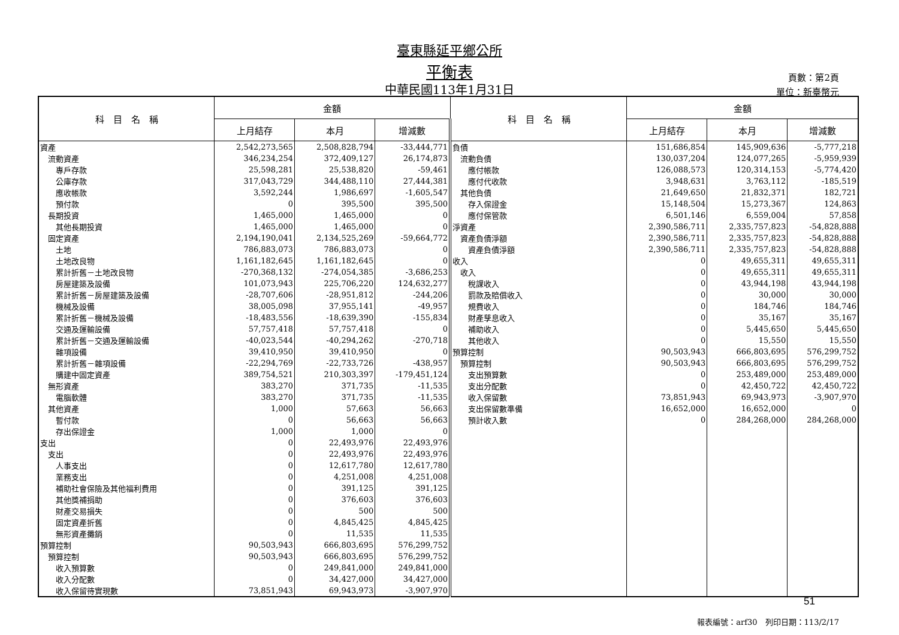臺東縣延平鄉公所
平衡表
中華民國113年1月31日
頁數：第2頁
單位：新臺幣元
| 科 目 名 稱 | 金額 | | | 科 目 名 稱 | 金額 | | |
| --- | --- | --- | --- | --- | --- | --- | --- |
| | 上月結存 | 本月 | 增減數 | | 上月結存 | 本月 | 增減數 |
| 資產 | 2,542,273,565 | 2,508,828,794 | -33,444,771 | 負債 | 151,686,854 | 145,909,636 | -5,777,218 |
| 流動資產 | 346,234,254 | 372,409,127 | 26,174,873 | 流動負債 | 130,037,204 | 124,077,265 | -5,959,939 |
| 專戶存款 | 25,598,281 | 25,538,820 | -59,461 | 應付帳款 | 126,088,573 | 120,314,153 | -5,774,420 |
| 公庫存款 | 317,043,729 | 344,488,110 | 27,444,381 | 應付代收款 | 3,948,631 | 3,763,112 | -185,519 |
| 應收帳款 | 3,592,244 | 1,986,697 | -1,605,547 | 其他負債 | 21,649,650 | 21,832,371 | 182,721 |
| 預付款 | 0 | 395,500 | 395,500 | 存入保證金 | 15,148,504 | 15,273,367 | 124,863 |
| 長期投資 | 1,465,000 | 1,465,000 | 0 | 應付保管款 | 6,501,146 | 6,559,004 | 57,858 |
| 其他長期投資 | 1,465,000 | 1,465,000 | 0 | 淨資產 | 2,390,586,711 | 2,335,757,823 | -54,828,888 |
| 固定資產 | 2,194,190,041 | 2,134,525,269 | -59,664,772 | 資產負債淨額 | 2,390,586,711 | 2,335,757,823 | -54,828,888 |
| 土地 | 786,883,073 | 786,883,073 | 0 | 資產負債淨額 | 2,390,586,711 | 2,335,757,823 | -54,828,888 |
| 土地改良物 | 1,161,182,645 | 1,161,182,645 | 0 | 收入 | 0 | 49,655,311 | 49,655,311 |
| 累計折舊－土地改良物 | -270,368,132 | -274,054,385 | -3,686,253 | 收入 | 0 | 49,655,311 | 49,655,311 |
| 房屋建築及設備 | 101,073,943 | 225,706,220 | 124,632,277 | 稅課收入 | 0 | 43,944,198 | 43,944,198 |
| 累計折舊－房屋建築及設備 | -28,707,606 | -28,951,812 | -244,206 | 罰款及賠償收入 | 0 | 30,000 | 30,000 |
| 機械及設備 | 38,005,098 | 37,955,141 | -49,957 | 規費收入 | 0 | 184,746 | 184,746 |
| 累計折舊－機械及設備 | -18,483,556 | -18,639,390 | -155,834 | 財產孳息收入 | 0 | 35,167 | 35,167 |
| 交通及運輸設備 | 57,757,418 | 57,757,418 | 0 | 補助收入 | 0 | 5,445,650 | 5,445,650 |
| 累計折舊－交通及運輸設備 | -40,023,544 | -40,294,262 | -270,718 | 其他收入 | 0 | 15,550 | 15,550 |
| 雜項設備 | 39,410,950 | 39,410,950 | 0 | 預算控制 | 90,503,943 | 666,803,695 | 576,299,752 |
| 累計折舊－雜項設備 | -22,294,769 | -22,733,726 | -438,957 | 預算控制 | 90,503,943 | 666,803,695 | 576,299,752 |
| 購建中固定資產 | 389,754,521 | 210,303,397 | -179,451,124 | 支出預算數 | 0 | 253,489,000 | 253,489,000 |
| 無形資產 | 383,270 | 371,735 | -11,535 | 支出分配數 | 0 | 42,450,722 | 42,450,722 |
| 電腦軟體 | 383,270 | 371,735 | -11,535 | 收入保留數 | 73,851,943 | 69,943,973 | -3,907,970 |
| 其他資產 | 1,000 | 57,663 | 56,663 | 支出保留數準備 | 16,652,000 | 16,652,000 | 0 |
| 暫付款 | 0 | 56,663 | 56,663 | 預計收入數 | 0 | 284,268,000 | 284,268,000 |
| 存出保證金 | 1,000 | 1,000 | 0 | | | | |
| 支出 | 0 | 22,493,976 | 22,493,976 | | | | |
| 支出 | 0 | 22,493,976 | 22,493,976 | | | | |
| 人事支出 | 0 | 12,617,780 | 12,617,780 | | | | |
| 業務支出 | 0 | 4,251,008 | 4,251,008 | | | | |
| 補助社會保險及其他福利費用 | 0 | 391,125 | 391,125 | | | | |
| 其他獎補捐助 | 0 | 376,603 | 376,603 | | | | |
| 財產交易損失 | 0 | 500 | 500 | | | | |
| 固定資產折舊 | 0 | 4,845,425 | 4,845,425 | | | | |
| 無形資產攤銷 | 0 | 11,535 | 11,535 | | | | |
| 預算控制 | 90,503,943 | 666,803,695 | 576,299,752 | | | | |
| 預算控制 | 90,503,943 | 666,803,695 | 576,299,752 | | | | |
| 收入預算數 | 0 | 249,841,000 | 249,841,000 | | | | |
| 收入分配數 | 0 | 34,427,000 | 34,427,000 | | | | |
| 收入保留待實現數 | 73,851,943 | 69,943,973 | -3,907,970 | | | | |
51
報表編號：arf30　列印日期：113/2/17